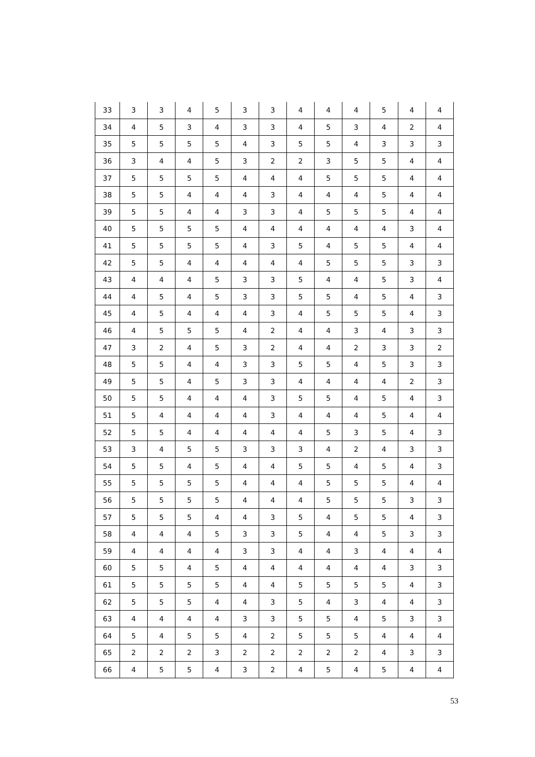| 33 | 3 | 3 | 4 | 5 | 3 | 3 | 4 | 4 | 4 | 5 | 4 | 4 |
| 34 | 4 | 5 | 3 | 4 | 3 | 3 | 4 | 5 | 3 | 4 | 2 | 4 |
| 35 | 5 | 5 | 5 | 5 | 4 | 3 | 5 | 5 | 4 | 3 | 3 | 3 |
| 36 | 3 | 4 | 4 | 5 | 3 | 2 | 2 | 3 | 5 | 5 | 4 | 4 |
| 37 | 5 | 5 | 5 | 5 | 4 | 4 | 4 | 5 | 5 | 5 | 4 | 4 |
| 38 | 5 | 5 | 4 | 4 | 4 | 3 | 4 | 4 | 4 | 5 | 4 | 4 |
| 39 | 5 | 5 | 4 | 4 | 3 | 3 | 4 | 5 | 5 | 5 | 4 | 4 |
| 40 | 5 | 5 | 5 | 5 | 4 | 4 | 4 | 4 | 4 | 4 | 3 | 4 |
| 41 | 5 | 5 | 5 | 5 | 4 | 3 | 5 | 4 | 5 | 5 | 4 | 4 |
| 42 | 5 | 5 | 4 | 4 | 4 | 4 | 4 | 5 | 5 | 5 | 3 | 3 |
| 43 | 4 | 4 | 4 | 5 | 3 | 3 | 5 | 4 | 4 | 5 | 3 | 4 |
| 44 | 4 | 5 | 4 | 5 | 3 | 3 | 5 | 5 | 4 | 5 | 4 | 3 |
| 45 | 4 | 5 | 4 | 4 | 4 | 3 | 4 | 5 | 5 | 5 | 4 | 3 |
| 46 | 4 | 5 | 5 | 5 | 4 | 2 | 4 | 4 | 3 | 4 | 3 | 3 |
| 47 | 3 | 2 | 4 | 5 | 3 | 2 | 4 | 4 | 2 | 3 | 3 | 2 |
| 48 | 5 | 5 | 4 | 4 | 3 | 3 | 5 | 5 | 4 | 5 | 3 | 3 |
| 49 | 5 | 5 | 4 | 5 | 3 | 3 | 4 | 4 | 4 | 4 | 2 | 3 |
| 50 | 5 | 5 | 4 | 4 | 4 | 3 | 5 | 5 | 4 | 5 | 4 | 3 |
| 51 | 5 | 4 | 4 | 4 | 4 | 3 | 4 | 4 | 4 | 5 | 4 | 4 |
| 52 | 5 | 5 | 4 | 4 | 4 | 4 | 4 | 5 | 3 | 5 | 4 | 3 |
| 53 | 3 | 4 | 5 | 5 | 3 | 3 | 3 | 4 | 2 | 4 | 3 | 3 |
| 54 | 5 | 5 | 4 | 5 | 4 | 4 | 5 | 5 | 4 | 5 | 4 | 3 |
| 55 | 5 | 5 | 5 | 5 | 4 | 4 | 4 | 5 | 5 | 5 | 4 | 4 |
| 56 | 5 | 5 | 5 | 5 | 4 | 4 | 4 | 5 | 5 | 5 | 3 | 3 |
| 57 | 5 | 5 | 5 | 4 | 4 | 3 | 5 | 4 | 5 | 5 | 4 | 3 |
| 58 | 4 | 4 | 4 | 5 | 3 | 3 | 5 | 4 | 4 | 5 | 3 | 3 |
| 59 | 4 | 4 | 4 | 4 | 3 | 3 | 4 | 4 | 3 | 4 | 4 | 4 |
| 60 | 5 | 5 | 4 | 5 | 4 | 4 | 4 | 4 | 4 | 4 | 3 | 3 |
| 61 | 5 | 5 | 5 | 5 | 4 | 4 | 5 | 5 | 5 | 5 | 4 | 3 |
| 62 | 5 | 5 | 5 | 4 | 4 | 3 | 5 | 4 | 3 | 4 | 4 | 3 |
| 63 | 4 | 4 | 4 | 4 | 3 | 3 | 5 | 5 | 4 | 5 | 3 | 3 |
| 64 | 5 | 4 | 5 | 5 | 4 | 2 | 5 | 5 | 5 | 4 | 4 | 4 |
| 65 | 2 | 2 | 2 | 3 | 2 | 2 | 2 | 2 | 2 | 4 | 3 | 3 |
| 66 | 4 | 5 | 5 | 4 | 3 | 2 | 4 | 5 | 4 | 5 | 4 | 4 |
53